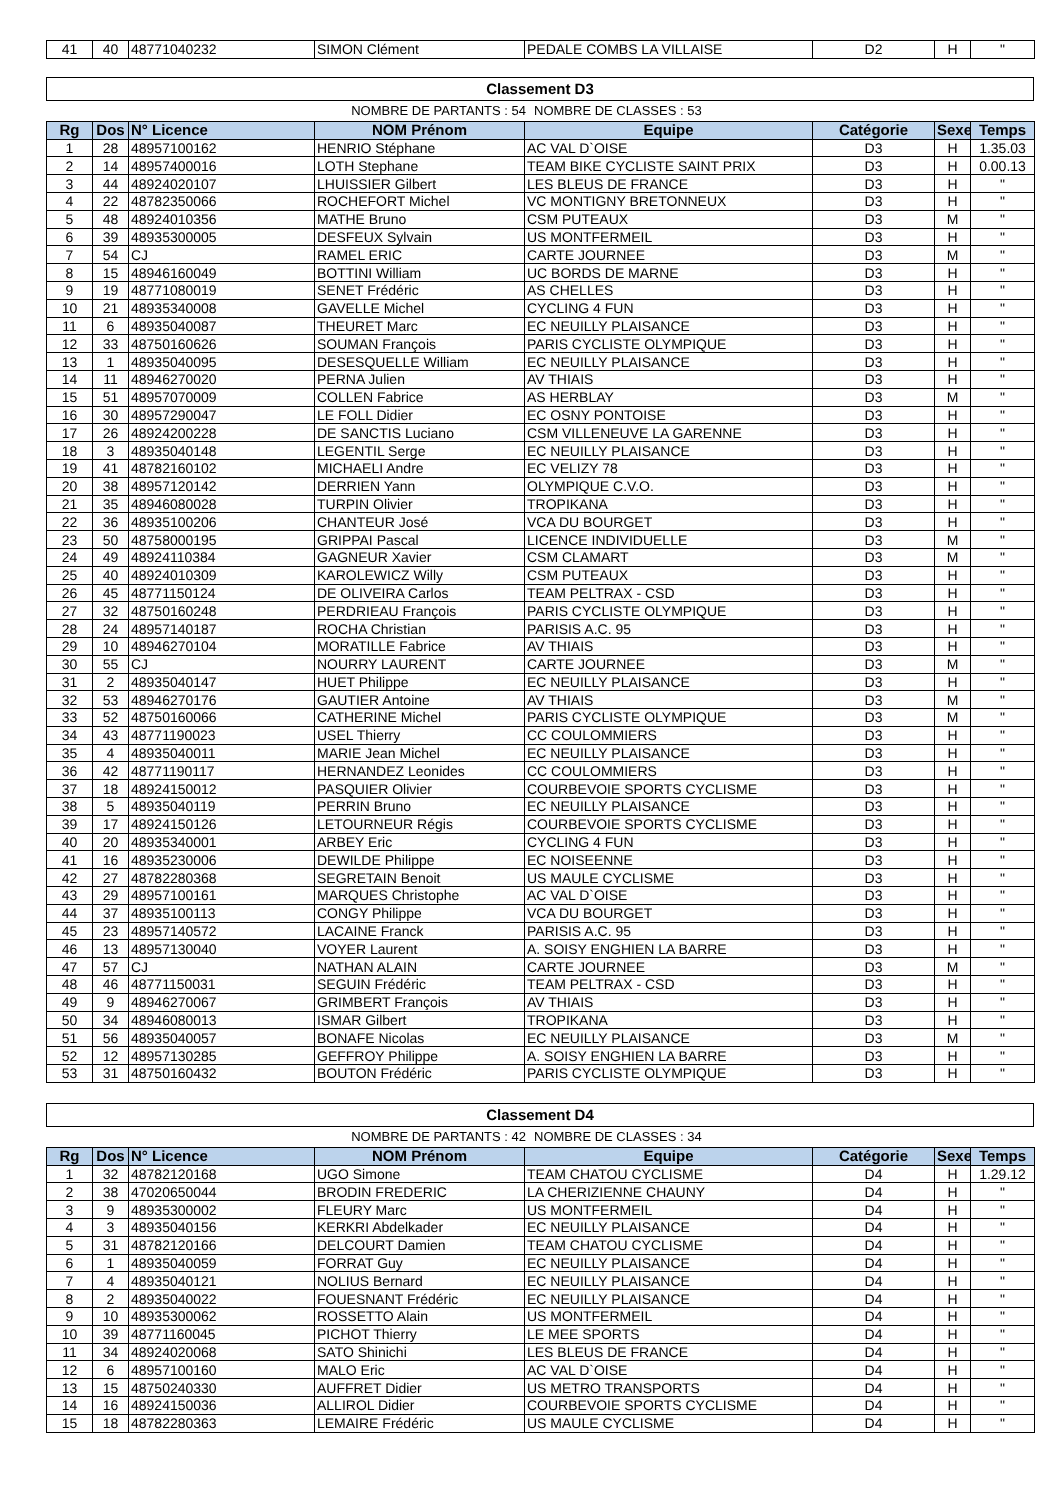| 41 | 40 | 48771040232 | SIMON Clément | PEDALE COMBS LA VILLAISE | D2 | H | " |
Classement D3
NOMBRE DE PARTANTS : 54 NOMBRE DE CLASSES : 53
| Rg | Dos | N° Licence | NOM Prénom | Equipe | Catégorie | Sexe | Temps |
| --- | --- | --- | --- | --- | --- | --- | --- |
| 1 | 28 | 48957100162 | HENRIO Stéphane | AC VAL D`OISE | D3 | H | 1.35.03 |
| 2 | 14 | 48957400016 | LOTH Stephane | TEAM BIKE CYCLISTE SAINT PRIX | D3 | H | 0.00.13 |
| 3 | 44 | 48924020107 | LHUISSIER Gilbert | LES BLEUS DE FRANCE | D3 | H | " |
| 4 | 22 | 48782350066 | ROCHEFORT Michel | VC MONTIGNY BRETONNEUX | D3 | H | " |
| 5 | 48 | 48924010356 | MATHE Bruno | CSM PUTEAUX | D3 | M | " |
| 6 | 39 | 48935300005 | DESFEUX Sylvain | US MONTFERMEIL | D3 | H | " |
| 7 | 54 | CJ | RAMEL ERIC | CARTE JOURNEE | D3 | M | " |
| 8 | 15 | 48946160049 | BOTTINI William | UC BORDS DE MARNE | D3 | H | " |
| 9 | 19 | 48771080019 | SENET Frédéric | AS CHELLES | D3 | H | " |
| 10 | 21 | 48935340008 | GAVELLE Michel | CYCLING 4 FUN | D3 | H | " |
| 11 | 6 | 48935040087 | THEURET Marc | EC NEUILLY PLAISANCE | D3 | H | " |
| 12 | 33 | 48750160626 | SOUMAN François | PARIS CYCLISTE OLYMPIQUE | D3 | H | " |
| 13 | 1 | 48935040095 | DESESQUELLE William | EC NEUILLY PLAISANCE | D3 | H | " |
| 14 | 11 | 48946270020 | PERNA Julien | AV THIAIS | D3 | H | " |
| 15 | 51 | 48957070009 | COLLEN Fabrice | AS HERBLAY | D3 | M | " |
| 16 | 30 | 48957290047 | LE FOLL Didier | EC OSNY PONTOISE | D3 | H | " |
| 17 | 26 | 48924200228 | DE SANCTIS Luciano | CSM VILLENEUVE LA GARENNE | D3 | H | " |
| 18 | 3 | 48935040148 | LEGENTIL Serge | EC NEUILLY PLAISANCE | D3 | H | " |
| 19 | 41 | 48782160102 | MICHAELI Andre | EC VELIZY 78 | D3 | H | " |
| 20 | 38 | 48957120142 | DERRIEN Yann | OLYMPIQUE C.V.O. | D3 | H | " |
| 21 | 35 | 48946080028 | TURPIN Olivier | TROPIKANA | D3 | H | " |
| 22 | 36 | 48935100206 | CHANTEUR José | VCA DU BOURGET | D3 | H | " |
| 23 | 50 | 48758000195 | GRIPPAI Pascal | LICENCE INDIVIDUELLE | D3 | M | " |
| 24 | 49 | 48924110384 | GAGNEUR Xavier | CSM CLAMART | D3 | M | " |
| 25 | 40 | 48924010309 | KAROLEWICZ Willy | CSM PUTEAUX | D3 | H | " |
| 26 | 45 | 48771150124 | DE OLIVEIRA Carlos | TEAM PELTRAX - CSD | D3 | H | " |
| 27 | 32 | 48750160248 | PERDRIEAU François | PARIS CYCLISTE OLYMPIQUE | D3 | H | " |
| 28 | 24 | 48957140187 | ROCHA Christian | PARISIS A.C. 95 | D3 | H | " |
| 29 | 10 | 48946270104 | MORATILLE Fabrice | AV THIAIS | D3 | H | " |
| 30 | 55 | CJ | NOURRY LAURENT | CARTE JOURNEE | D3 | M | " |
| 31 | 2 | 48935040147 | HUET Philippe | EC NEUILLY PLAISANCE | D3 | H | " |
| 32 | 53 | 48946270176 | GAUTIER Antoine | AV THIAIS | D3 | M | " |
| 33 | 52 | 48750160066 | CATHERINE Michel | PARIS CYCLISTE OLYMPIQUE | D3 | M | " |
| 34 | 43 | 48771190023 | USEL Thierry | CC COULOMMIERS | D3 | H | " |
| 35 | 4 | 48935040011 | MARIE Jean Michel | EC NEUILLY PLAISANCE | D3 | H | " |
| 36 | 42 | 48771190117 | HERNANDEZ Leonides | CC COULOMMIERS | D3 | H | " |
| 37 | 18 | 48924150012 | PASQUIER Olivier | COURBEVOIE SPORTS CYCLISME | D3 | H | " |
| 38 | 5 | 48935040119 | PERRIN Bruno | EC NEUILLY PLAISANCE | D3 | H | " |
| 39 | 17 | 48924150126 | LETOURNEUR Régis | COURBEVOIE SPORTS CYCLISME | D3 | H | " |
| 40 | 20 | 48935340001 | ARBEY Eric | CYCLING 4 FUN | D3 | H | " |
| 41 | 16 | 48935230006 | DEWILDE Philippe | EC NOISEENNE | D3 | H | " |
| 42 | 27 | 48782280368 | SEGRETAIN Benoit | US MAULE CYCLISME | D3 | H | " |
| 43 | 29 | 48957100161 | MARQUES Christophe | AC VAL D`OISE | D3 | H | " |
| 44 | 37 | 48935100113 | CONGY Philippe | VCA DU BOURGET | D3 | H | " |
| 45 | 23 | 48957140572 | LACAINE Franck | PARISIS A.C. 95 | D3 | H | " |
| 46 | 13 | 48957130040 | VOYER Laurent | A. SOISY ENGHIEN LA BARRE | D3 | H | " |
| 47 | 57 | CJ | NATHAN ALAIN | CARTE JOURNEE | D3 | M | " |
| 48 | 46 | 48771150031 | SEGUIN Frédéric | TEAM PELTRAX - CSD | D3 | H | " |
| 49 | 9 | 48946270067 | GRIMBERT François | AV THIAIS | D3 | H | " |
| 50 | 34 | 48946080013 | ISMAR Gilbert | TROPIKANA | D3 | H | " |
| 51 | 56 | 48935040057 | BONAFE Nicolas | EC NEUILLY PLAISANCE | D3 | M | " |
| 52 | 12 | 48957130285 | GEFFROY Philippe | A. SOISY ENGHIEN LA BARRE | D3 | H | " |
| 53 | 31 | 48750160432 | BOUTON Frédéric | PARIS CYCLISTE OLYMPIQUE | D3 | H | " |
Classement D4
NOMBRE DE PARTANTS : 42 NOMBRE DE CLASSES : 34
| Rg | Dos | N° Licence | NOM Prénom | Equipe | Catégorie | Sexe | Temps |
| --- | --- | --- | --- | --- | --- | --- | --- |
| 1 | 32 | 48782120168 | UGO Simone | TEAM CHATOU CYCLISME | D4 | H | 1.29.12 |
| 2 | 38 | 47020650044 | BRODIN FREDERIC | LA CHERIZIENNE CHAUNY | D4 | H | " |
| 3 | 9 | 48935300002 | FLEURY Marc | US MONTFERMEIL | D4 | H | " |
| 4 | 3 | 48935040156 | KERKRI Abdelkader | EC NEUILLY PLAISANCE | D4 | H | " |
| 5 | 31 | 48782120166 | DELCOURT Damien | TEAM CHATOU CYCLISME | D4 | H | " |
| 6 | 1 | 48935040059 | FORRAT Guy | EC NEUILLY PLAISANCE | D4 | H | " |
| 7 | 4 | 48935040121 | NOLIUS Bernard | EC NEUILLY PLAISANCE | D4 | H | " |
| 8 | 2 | 48935040022 | FOUESNANT Frédéric | EC NEUILLY PLAISANCE | D4 | H | " |
| 9 | 10 | 48935300062 | ROSSETTO Alain | US MONTFERMEIL | D4 | H | " |
| 10 | 39 | 48771160045 | PICHOT Thierry | LE MEE SPORTS | D4 | H | " |
| 11 | 34 | 48924020068 | SATO Shinichi | LES BLEUS DE FRANCE | D4 | H | " |
| 12 | 6 | 48957100160 | MALO Eric | AC VAL D`OISE | D4 | H | " |
| 13 | 15 | 48750240330 | AUFFRET Didier | US METRO TRANSPORTS | D4 | H | " |
| 14 | 16 | 48924150036 | ALLIROL Didier | COURBEVOIE SPORTS CYCLISME | D4 | H | " |
| 15 | 18 | 48782280363 | LEMAIRE Frédéric | US MAULE CYCLISME | D4 | H | " |